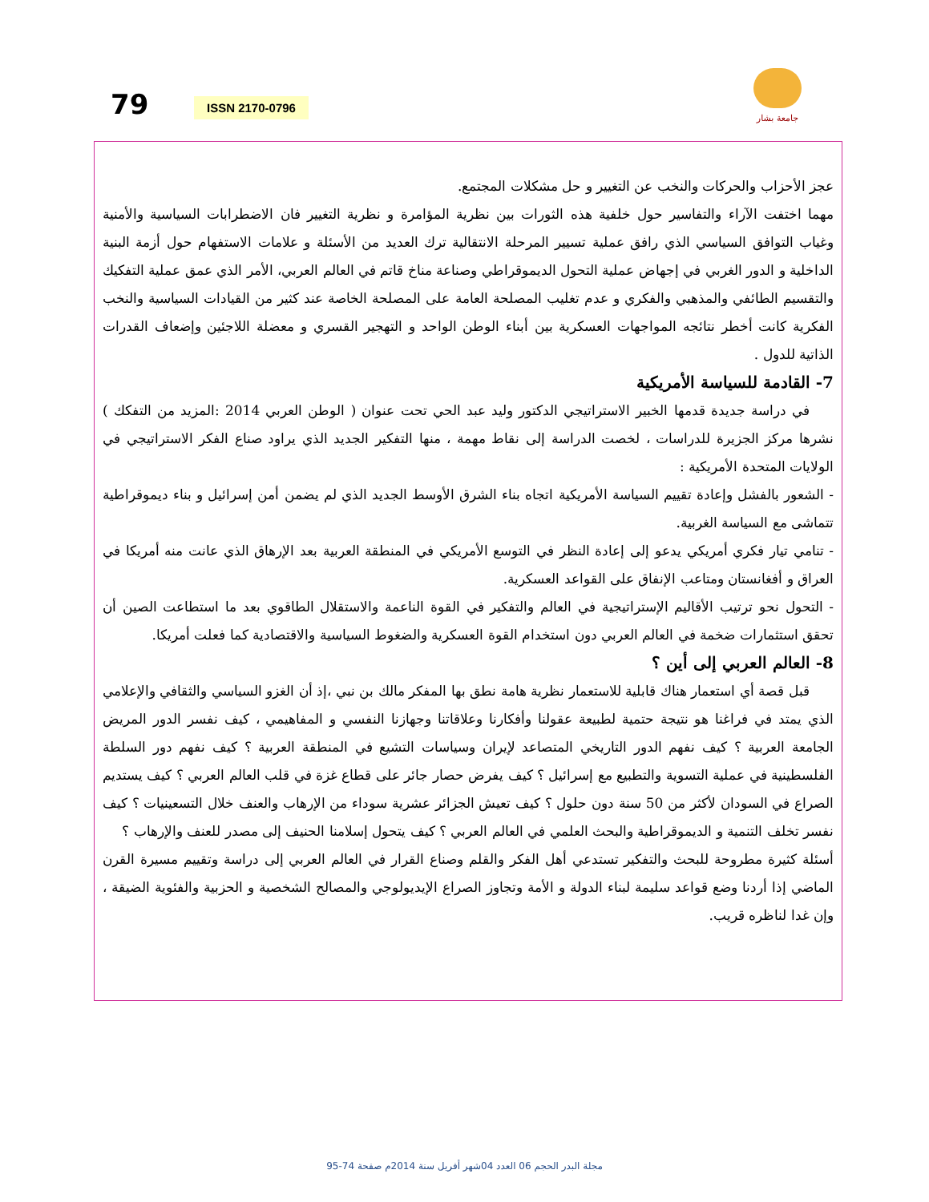79 ISSN 2170-0796
جامعة بشار
عجز الأحزاب والحركات والنخب عن التغيير و حل مشكلات المجتمع.
مهما اختفت الآراء والتفاسير حول خلفية هذه الثورات بين نظرية المؤامرة و نظرية التغيير فان الاضطرابات السياسية والأمنية وغياب التوافق السياسي الذي رافق عملية تسيير المرحلة الانتقالية ترك العديد من الأسئلة و علامات الاستفهام حول أزمة البنية الداخلية و الدور الغربي في إجهاض عملية التحول الديموقراطي وصناعة مناخ قاتم في العالم العربي، الأمر الذي عمق عملية التفكيك والتقسيم الطائفي والمذهبي والفكري و عدم تغليب المصلحة العامة على المصلحة الخاصة عند كثير من القيادات السياسية والنخب الفكرية كانت أخطر نتائجه المواجهات العسكرية بين أبناء الوطن الواحد و التهجير القسري و معضلة اللاجئين وإضعاف القدرات الذاتية للدول .
7- القادمة للسياسة الأمريكية
في دراسة جديدة قدمها الخبير الاستراتيجي الدكتور وليد عبد الحي تحت عنوان ( الوطن العربي 2014 :المزيد من التفكك ) نشرها مركز الجزيرة للدراسات ، لخصت الدراسة إلى نقاط مهمة ، منها التفكير الجديد الذي يراود صناع الفكر الاستراتيجي في الولايات المتحدة الأمريكية :
- الشعور بالفشل وإعادة تقييم السياسة الأمريكية اتجاه بناء الشرق الأوسط الجديد الذي لم يضمن أمن إسرائيل و بناء ديموقراطية تتماشى مع السياسة الغربية.
- تنامي تيار فكري أمريكي يدعو إلى إعادة النظر في التوسع الأمريكي في المنطقة العربية بعد الإرهاق الذي عانت منه أمريكا في العراق و أفغانستان ومتاعب الإنفاق على القواعد العسكرية.
- التحول نحو ترتيب الأقاليم الإستراتيجية في العالم والتفكير في القوة الناعمة والاستقلال الطاقوي بعد ما استطاعت الصين أن تحقق استثمارات ضخمة في العالم العربي دون استخدام القوة العسكرية والضغوط السياسية والاقتصادية كما فعلت أمريكا.
8- العالم العربي إلى أين ؟
قبل قصة أي استعمار هناك قابلية للاستعمار نظرية هامة نطق بها المفكر مالك بن نبي ،إذ أن الغزو السياسي والثقافي والإعلامي الذي يمتد في فراغنا هو نتيجة حتمية لطبيعة عقولنا وأفكارنا وعلاقاتنا وجهازنا النفسي و المفاهيمي ، كيف نفسر الدور المريض الجامعة العربية ؟ كيف نفهم الدور التاريخي المتصاعد لإيران وسياسات التشيع في المنطقة العربية ؟ كيف نفهم دور السلطة الفلسطينية في عملية التسوية والتطبيع مع إسرائيل ؟ كيف يفرض حصار جائر على قطاع غزة في قلب العالم العربي ؟ كيف يستديم الصراع في السودان لأكثر من 50 سنة دون حلول ؟ كيف تعيش الجزائر عشرية سوداء من الإرهاب والعنف خلال التسعينيات ؟ كيف نفسر تخلف التنمية و الديموقراطية والبحث العلمي في العالم العربي ؟ كيف يتحول إسلامنا الحنيف إلى مصدر للعنف والإرهاب ؟
أسئلة كثيرة مطروحة للبحث والتفكير تستدعي أهل الفكر والقلم وصناع القرار في العالم العربي إلى دراسة وتقييم مسيرة القرن الماضي إذا أردنا وضع قواعد سليمة لبناء الدولة و الأمة وتجاوز الصراع الإيديولوجي والمصالح الشخصية و الحزبية والفئوية الضيقة ، وإن غدا لناظره قريب.
مجلة البدر الحجم 06 العدد 04شهر أفريل سنة 2014م صفحة 74-95